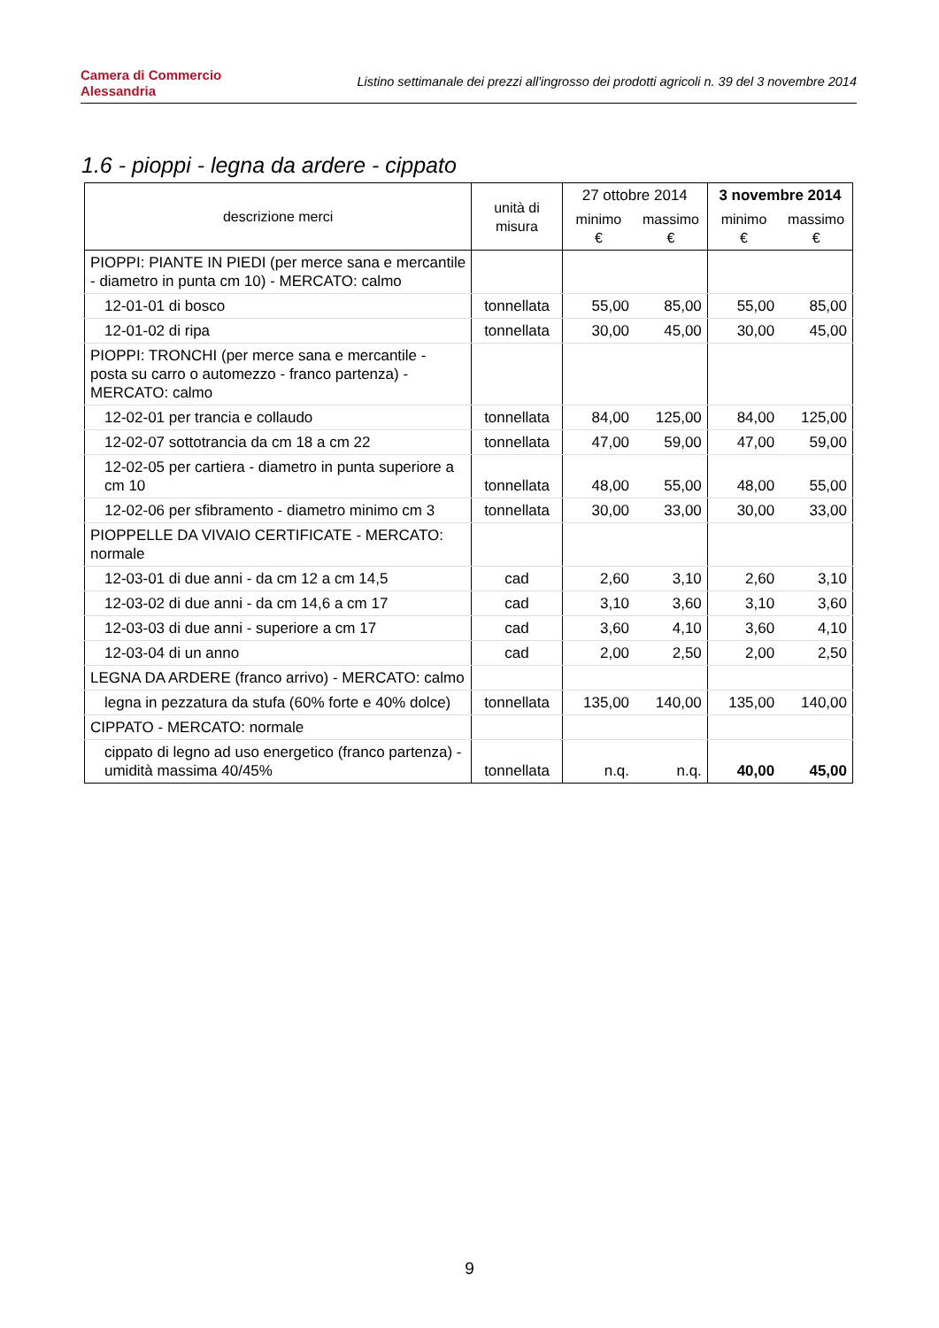Camera di Commercio
Alessandria
Listino settimanale dei prezzi all'ingrosso dei prodotti agricoli n. 39 del 3 novembre 2014
1.6 - pioppi - legna da ardere - cippato
| descrizione merci | unità di misura | 27 ottobre 2014 | | 3 novembre 2014 | |
| --- | --- | --- | --- | --- | --- |
| | | minimo € | massimo € | minimo € | massimo € |
| PIOPPI: PIANTE IN PIEDI (per merce sana e mercantile - diametro in punta cm 10) - MERCATO: calmo | | | | | |
| 12-01-01 di bosco | tonnellata | 55,00 | 85,00 | 55,00 | 85,00 |
| 12-01-02 di ripa | tonnellata | 30,00 | 45,00 | 30,00 | 45,00 |
| PIOPPI: TRONCHI (per merce sana e mercantile - posta su carro o automezzo - franco partenza) - MERCATO: calmo | | | | | |
| 12-02-01 per trancia e collaudo | tonnellata | 84,00 | 125,00 | 84,00 | 125,00 |
| 12-02-07 sottotrancia da cm 18 a cm 22 | tonnellata | 47,00 | 59,00 | 47,00 | 59,00 |
| 12-02-05 per cartiera - diametro in punta superiore a cm 10 | tonnellata | 48,00 | 55,00 | 48,00 | 55,00 |
| 12-02-06 per sfibramento - diametro minimo cm 3 | tonnellata | 30,00 | 33,00 | 30,00 | 33,00 |
| PIOPPELLE DA VIVAIO CERTIFICATE - MERCATO: normale | | | | | |
| 12-03-01 di due anni - da cm 12 a cm 14,5 | cad | 2,60 | 3,10 | 2,60 | 3,10 |
| 12-03-02 di due anni - da cm 14,6 a cm 17 | cad | 3,10 | 3,60 | 3,10 | 3,60 |
| 12-03-03 di due anni - superiore a cm 17 | cad | 3,60 | 4,10 | 3,60 | 4,10 |
| 12-03-04 di un anno | cad | 2,00 | 2,50 | 2,00 | 2,50 |
| LEGNA DA ARDERE (franco arrivo) - MERCATO: calmo | | | | | |
| legna in pezzatura da stufa (60% forte e 40% dolce) | tonnellata | 135,00 | 140,00 | 135,00 | 140,00 |
| CIPPATO - MERCATO: normale | | | | | |
| cippato di legno ad uso energetico (franco partenza) - umidità massima 40/45% | tonnellata | n.q. | n.q. | 40,00 | 45,00 |
9